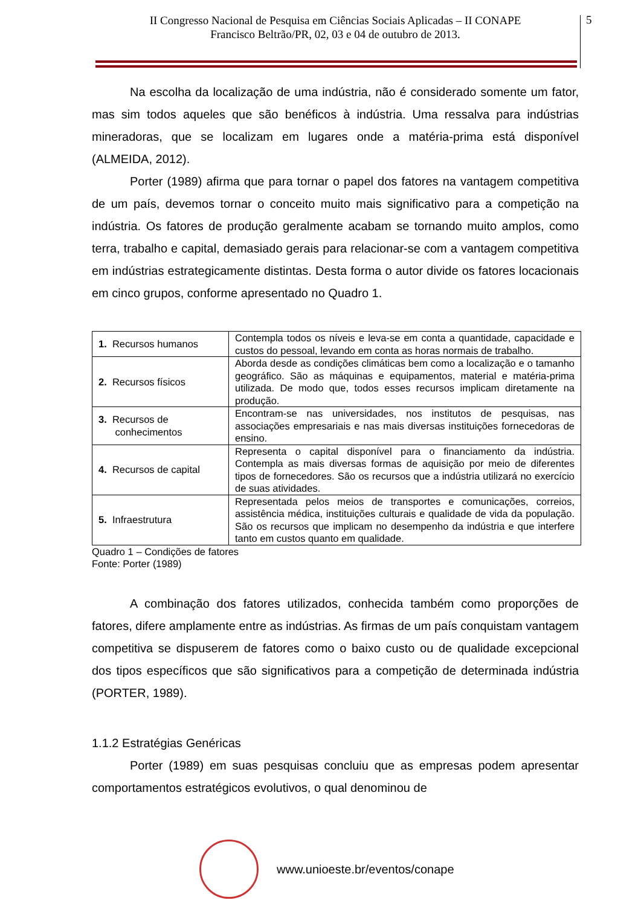II Congresso Nacional de Pesquisa em Ciências Sociais Aplicadas – II CONAPE
Francisco Beltrão/PR, 02, 03 e 04 de outubro de 2013.
5
Na escolha da localização de uma indústria, não é considerado somente um fator, mas sim todos aqueles que são benéficos à indústria. Uma ressalva para indústrias mineradoras, que se localizam em lugares onde a matéria-prima está disponível (ALMEIDA, 2012).
Porter (1989) afirma que para tornar o papel dos fatores na vantagem competitiva de um país, devemos tornar o conceito muito mais significativo para a competição na indústria. Os fatores de produção geralmente acabam se tornando muito amplos, como terra, trabalho e capital, demasiado gerais para relacionar-se com a vantagem competitiva em indústrias estrategicamente distintas. Desta forma o autor divide os fatores locacionais em cinco grupos, conforme apresentado no Quadro 1.
| 1. Recursos humanos | Contempla todos os níveis e leva-se em conta a quantidade, capacidade e custos do pessoal, levando em conta as horas normais de trabalho. |
| 2. Recursos físicos | Aborda desde as condições climáticas bem como a localização e o tamanho geográfico. São as máquinas e equipamentos, material e matéria-prima utilizada. De modo que, todos esses recursos implicam diretamente na produção. |
| 3. Recursos de conhecimentos | Encontram-se nas universidades, nos institutos de pesquisas, nas associações empresariais e nas mais diversas instituições fornecedoras de ensino. |
| 4. Recursos de capital | Representa o capital disponível para o financiamento da indústria. Contempla as mais diversas formas de aquisição por meio de diferentes tipos de fornecedores. São os recursos que a indústria utilizará no exercício de suas atividades. |
| 5. Infraestrutura | Representada pelos meios de transportes e comunicações, correios, assistência médica, instituições culturais e qualidade de vida da população. São os recursos que implicam no desempenho da indústria e que interfere tanto em custos quanto em qualidade. |
Quadro 1 – Condições de fatores
Fonte: Porter (1989)
A combinação dos fatores utilizados, conhecida também como proporções de fatores, difere amplamente entre as indústrias. As firmas de um país conquistam vantagem competitiva se dispuserem de fatores como o baixo custo ou de qualidade excepcional dos tipos específicos que são significativos para a competição de determinada indústria (PORTER, 1989).
1.1.2 Estratégias Genéricas
Porter (1989) em suas pesquisas concluiu que as empresas podem apresentar comportamentos estratégicos evolutivos, o qual denominou de
www.unioeste.br/eventos/conape